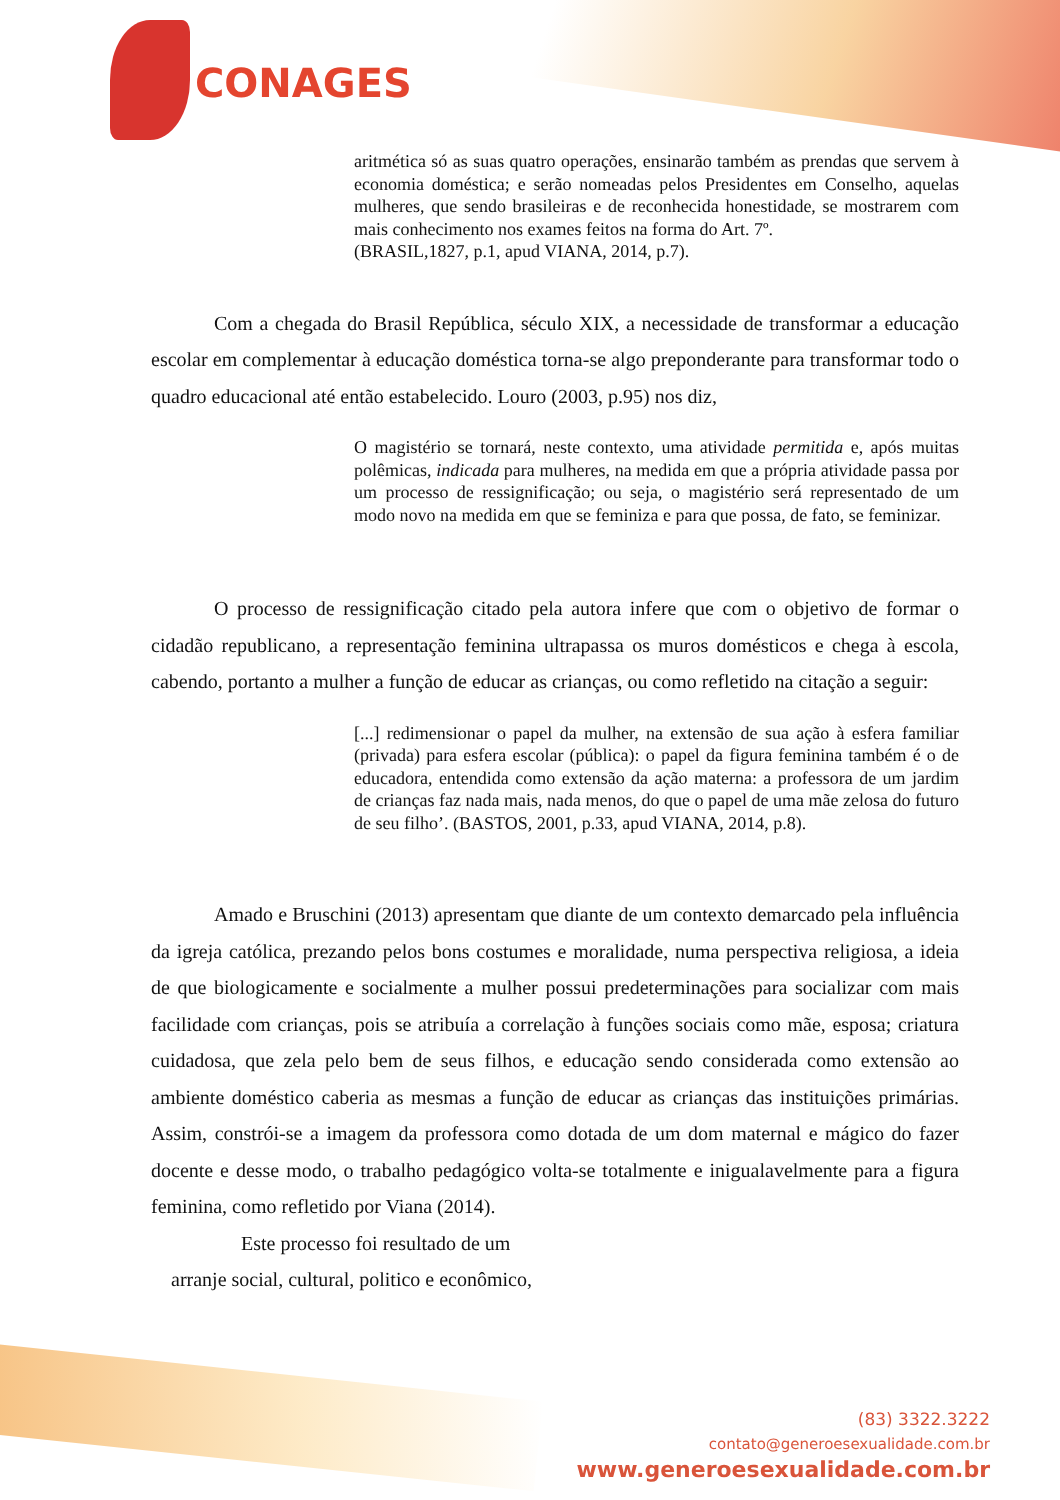CONAGES
aritmética só as suas quatro operações, ensinarão também as prendas que servem à economia doméstica; e serão nomeadas pelos Presidentes em Conselho, aquelas mulheres, que sendo brasileiras e de reconhecida honestidade, se mostrarem com mais conhecimento nos exames feitos na forma do Art. 7º.
(BRASIL,1827, p.1, apud VIANA, 2014, p.7).
Com a chegada do Brasil República, século XIX, a necessidade de transformar a educação escolar em complementar à educação doméstica torna-se algo preponderante para transformar todo o quadro educacional até então estabelecido. Louro (2003, p.95) nos diz,
O magistério se tornará, neste contexto, uma atividade permitida e, após muitas polêmicas, indicada para mulheres, na medida em que a própria atividade passa por um processo de ressignificação; ou seja, o magistério será representado de um modo novo na medida em que se feminiza e para que possa, de fato, se feminizar.
O processo de ressignificação citado pela autora infere que com o objetivo de formar o cidadão republicano, a representação feminina ultrapassa os muros domésticos e chega à escola, cabendo, portanto a mulher a função de educar as crianças, ou como refletido na citação a seguir:
[...] redimensionar o papel da mulher, na extensão de sua ação à esfera familiar (privada) para esfera escolar (pública): o papel da figura feminina também é o de educadora, entendida como extensão da ação materna: a professora de um jardim de crianças faz nada mais, nada menos, do que o papel de uma mãe zelosa do futuro de seu filho’. (BASTOS, 2001, p.33, apud VIANA, 2014, p.8).
Amado e Bruschini (2013) apresentam que diante de um contexto demarcado pela influência da igreja católica, prezando pelos bons costumes e moralidade, numa perspectiva religiosa, a ideia de que biologicamente e socialmente a mulher possui predeterminações para socializar com mais facilidade com crianças, pois se atribuía a correlação à funções sociais como mãe, esposa; criatura cuidadosa, que zela pelo bem de seus filhos, e educação sendo considerada como extensão ao ambiente doméstico caberia as mesmas a função de educar as crianças das instituições primárias. Assim, constrói-se a imagem da professora como dotada de um dom maternal e mágico do fazer docente e desse modo, o trabalho pedagógico volta-se totalmente e inigualavelmente para a figura feminina, como refletido por Viana (2014).
Este processo foi resultado de um
arranje social, cultural, politico e econômico,
(83) 3322.3222
contato@generoesexualidade.com.br
www.generoesexualidade.com.br